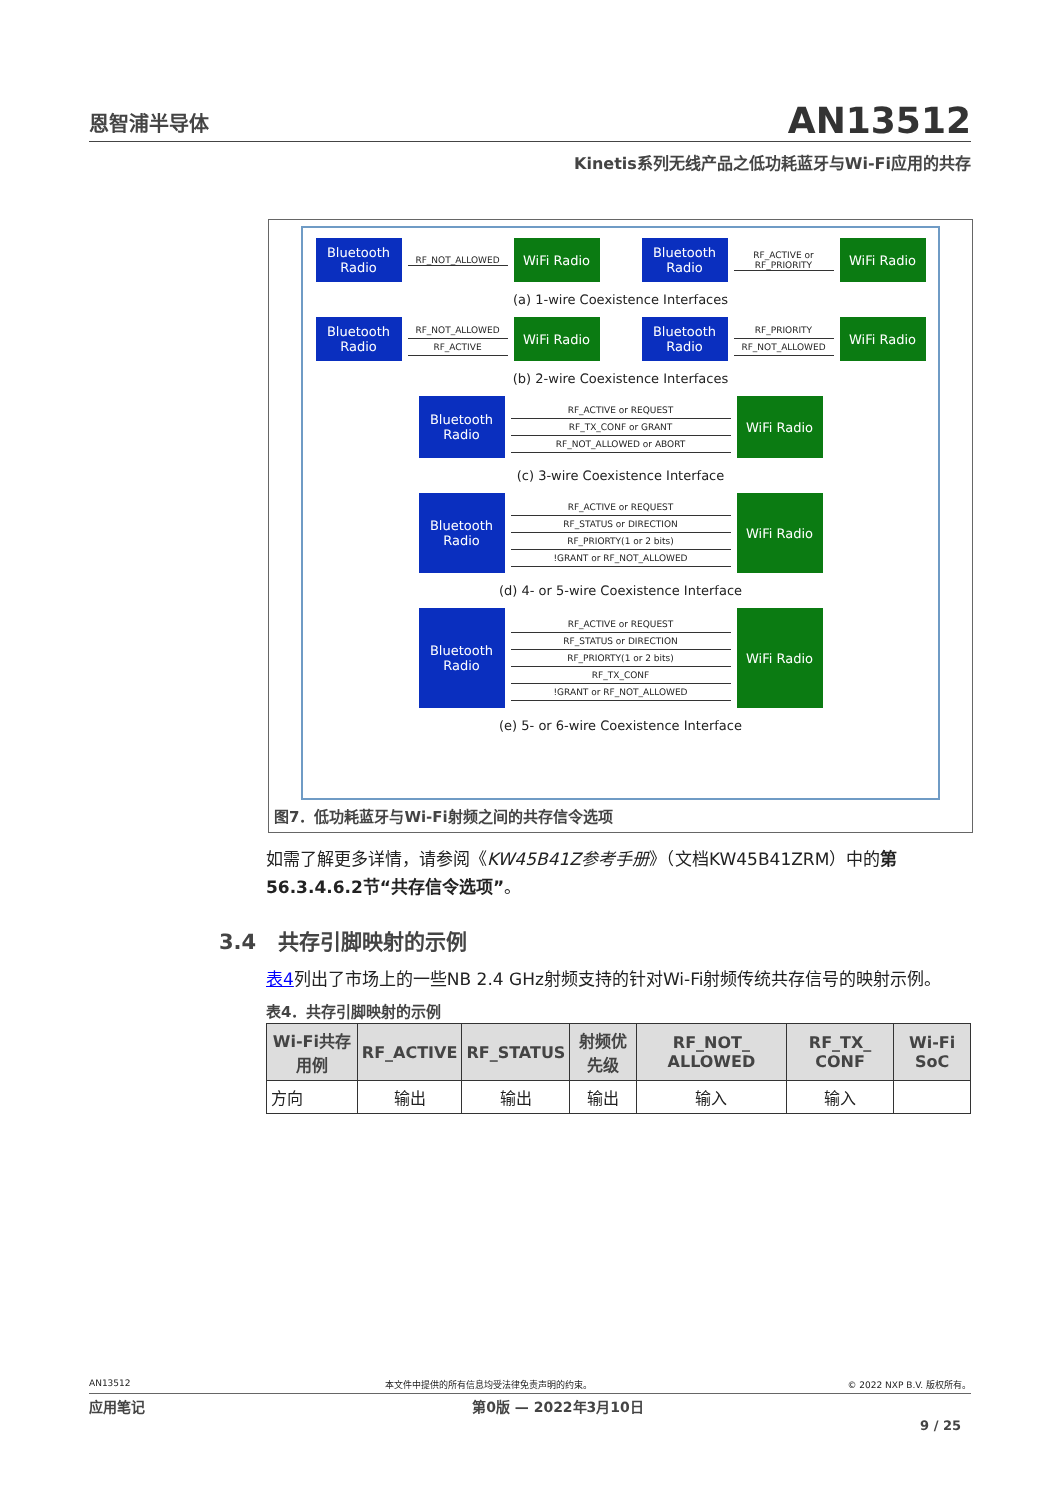恩智浦半导体
AN13512
Kinetis系列无线产品之低功耗蓝牙与Wi-Fi应用的共存
Bluetooth Radio
RF_NOT_ALLOWED
WiFi Radio
Bluetooth Radio
RF_ACTIVE or RF_PRIORITY
WiFi Radio
(a) 1-wire Coexistence Interfaces
Bluetooth Radio
RF_NOT_ALLOWED
RF_ACTIVE
WiFi Radio
Bluetooth Radio
RF_PRIORITY
RF_NOT_ALLOWED
WiFi Radio
(b) 2-wire Coexistence Interfaces
Bluetooth Radio
RF_ACTIVE or REQUEST
RF_TX_CONF or GRANT
RF_NOT_ALLOWED or ABORT
WiFi Radio
(c) 3-wire Coexistence Interface
Bluetooth Radio
RF_ACTIVE or REQUEST
RF_STATUS or DIRECTION
RF_PRIORTY(1 or 2 bits)
!GRANT or RF_NOT_ALLOWED
WiFi Radio
(d) 4- or 5-wire Coexistence Interface
Bluetooth Radio
RF_ACTIVE or REQUEST
RF_STATUS or DIRECTION
RF_PRIORTY(1 or 2 bits)
RF_TX_CONF
!GRANT or RF_NOT_ALLOWED
WiFi Radio
(e) 5- or 6-wire Coexistence Interface
图7．低功耗蓝牙与Wi-Fi射频之间的共存信令选项
如需了解更多详情，请参阅《KW45B41Z参考手册》（文档KW45B41ZRM）中的第56.3.4.6.2节“共存信令选项”。
3.4 共存引脚映射的示例
表4列出了市场上的一些NB 2.4 GHz射频支持的针对Wi-Fi射频传统共存信号的映射示例。
表4．共存引脚映射的示例
| Wi-Fi共存用例 | RF_ACTIVE | RF_STATUS | 射频优先级 | RF_NOT_ ALLOWED | RF_TX_ CONF | Wi-Fi SoC |
| --- | --- | --- | --- | --- | --- | --- |
| 方向 | 输出 | 输出 | 输出 | 输入 | 输入 | |
AN13512 本文件中提供的所有信息均受法律免责声明的约束。 © 2022 NXP B.V. 版权所有。
应用笔记 第0版 — 2022年3月10日
9 / 25